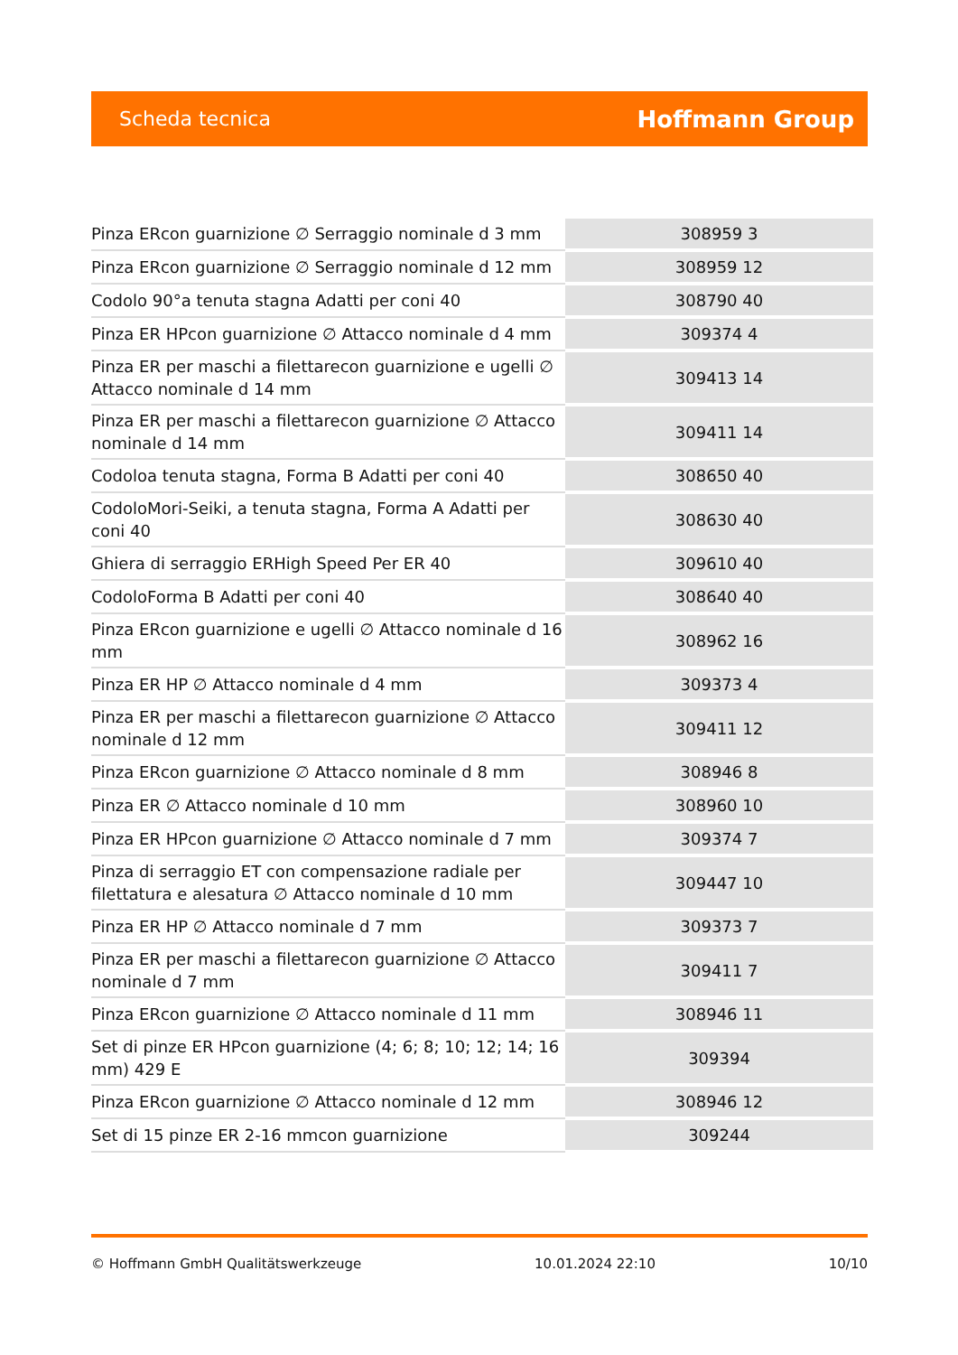Scheda tecnica Hoffmann Group
| Pinza ERcon guarnizione ∅ Serraggio nominale d 3 mm | 308959 3 |
| Pinza ERcon guarnizione ∅ Serraggio nominale d 12 mm | 308959 12 |
| Codolo 90°a tenuta stagna Adatti per coni 40 | 308790 40 |
| Pinza ER HPcon guarnizione ∅ Attacco nominale d 4 mm | 309374 4 |
| Pinza ER per maschi a filettarecon guarnizione e ugelli ∅ Attacco nominale d 14 mm | 309413 14 |
| Pinza ER per maschi a filettarecon guarnizione ∅ Attacco nominale d 14 mm | 309411 14 |
| Codoloa tenuta stagna, Forma B Adatti per coni 40 | 308650 40 |
| CodoloMori-Seiki, a tenuta stagna, Forma A Adatti per coni 40 | 308630 40 |
| Ghiera di serraggio ERHigh Speed Per ER 40 | 309610 40 |
| CodoloForma B Adatti per coni 40 | 308640 40 |
| Pinza ERcon guarnizione e ugelli ∅ Attacco nominale d 16 mm | 308962 16 |
| Pinza ER HP ∅ Attacco nominale d 4 mm | 309373 4 |
| Pinza ER per maschi a filettarecon guarnizione ∅ Attacco nominale d 12 mm | 309411 12 |
| Pinza ERcon guarnizione ∅ Attacco nominale d 8 mm | 308946 8 |
| Pinza ER ∅ Attacco nominale d 10 mm | 308960 10 |
| Pinza ER HPcon guarnizione ∅ Attacco nominale d 7 mm | 309374 7 |
| Pinza di serraggio ET con compensazione radiale per filettatura e alesatura ∅ Attacco nominale d 10 mm | 309447 10 |
| Pinza ER HP ∅ Attacco nominale d 7 mm | 309373 7 |
| Pinza ER per maschi a filettarecon guarnizione ∅ Attacco nominale d 7 mm | 309411 7 |
| Pinza ERcon guarnizione ∅ Attacco nominale d 11 mm | 308946 11 |
| Set di pinze ER HPcon guarnizione (4; 6; 8; 10; 12; 14; 16 mm) 429 E | 309394 |
| Pinza ERcon guarnizione ∅ Attacco nominale d 12 mm | 308946 12 |
| Set di 15 pinze ER 2-16 mmcon guarnizione | 309244 |
© Hoffmann GmbH Qualitätswerkzeuge 10.01.2024 22:10 10/10